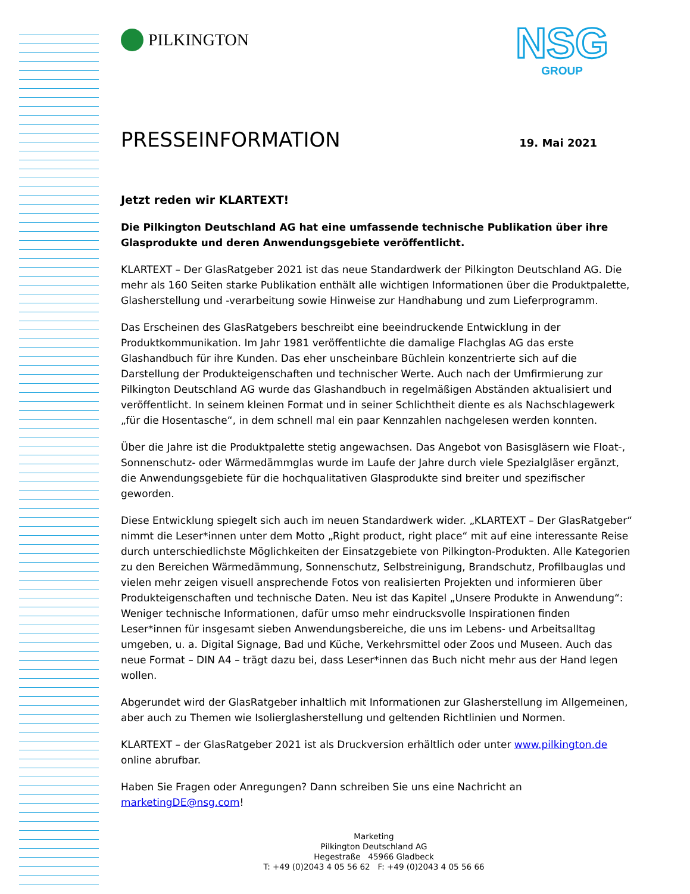NSG
GROUP
PILKINGTON
PRESSEINFORMATION 19. Mai 2021
Jetzt reden wir KLARTEXT!
Die Pilkington Deutschland AG hat eine umfassende technische Publikation über ihre Glasprodukte und deren Anwendungsgebiete veröffentlicht.
KLARTEXT – Der GlasRatgeber 2021 ist das neue Standardwerk der Pilkington Deutschland AG. Die mehr als 160 Seiten starke Publikation enthält alle wichtigen Informationen über die Produktpalette, Glasherstellung und -verarbeitung sowie Hinweise zur Handhabung und zum Lieferprogramm.
Das Erscheinen des GlasRatgebers beschreibt eine beeindruckende Entwicklung in der Produktkommunikation. Im Jahr 1981 veröffentlichte die damalige Flachglas AG das erste Glashandbuch für ihre Kunden. Das eher unscheinbare Büchlein konzentrierte sich auf die Darstellung der Produkteigenschaften und technischer Werte. Auch nach der Umfirmierung zur Pilkington Deutschland AG wurde das Glashandbuch in regelmäßigen Abständen aktualisiert und veröffentlicht. In seinem kleinen Format und in seiner Schlichtheit diente es als Nachschlagewerk „für die Hosentasche“, in dem schnell mal ein paar Kennzahlen nachgelesen werden konnten.
Über die Jahre ist die Produktpalette stetig angewachsen. Das Angebot von Basisgläsern wie Float-, Sonnenschutz- oder Wärmedämmglas wurde im Laufe der Jahre durch viele Spezialgläser ergänzt, die Anwendungsgebiete für die hochqualitativen Glasprodukte sind breiter und spezifischer geworden.
Diese Entwicklung spiegelt sich auch im neuen Standardwerk wider. „KLARTEXT – Der GlasRatgeber“ nimmt die Leser*innen unter dem Motto „Right product, right place“ mit auf eine interessante Reise durch unterschiedlichste Möglichkeiten der Einsatzgebiete von Pilkington-Produkten. Alle Kategorien zu den Bereichen Wärmedämmung, Sonnenschutz, Selbstreinigung, Brandschutz, Profilbauglas und vielen mehr zeigen visuell ansprechende Fotos von realisierten Projekten und informieren über Produkteigenschaften und technische Daten. Neu ist das Kapitel „Unsere Produkte in Anwendung“: Weniger technische Informationen, dafür umso mehr eindrucksvolle Inspirationen finden Leser*innen für insgesamt sieben Anwendungsbereiche, die uns im Lebens- und Arbeitsalltag umgeben, u. a. Digital Signage, Bad und Küche, Verkehrsmittel oder Zoos und Museen. Auch das neue Format – DIN A4 – trägt dazu bei, dass Leser*innen das Buch nicht mehr aus der Hand legen wollen.
Abgerundet wird der GlasRatgeber inhaltlich mit Informationen zur Glasherstellung im Allgemeinen, aber auch zu Themen wie Isolierglasherstellung und geltenden Richtlinien und Normen.
KLARTEXT – der GlasRatgeber 2021 ist als Druckversion erhältlich oder unter www.pilkington.de online abrufbar.
Haben Sie Fragen oder Anregungen? Dann schreiben Sie uns eine Nachricht an marketingDE@nsg.com!
Marketing
Pilkington Deutschland AG
Hegestraße 45966 Gladbeck
T: +49 (0)2043 4 05 56 62 F: +49 (0)2043 4 05 56 66